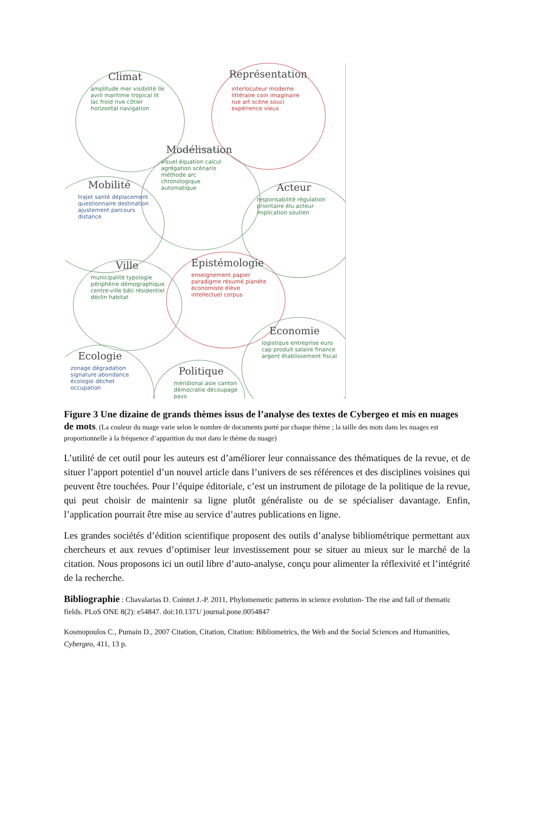Climat
amplitude mer visibilité île avril maritime tropical lit lac froid rive côtier horizontal navigation
Représentation
interlocuteur moderne littéraire coin imaginaire rue art scène souci expérience vieux
Modélisation
visuel équation calcul agrégation scénario méthode arc chronologique automatique
Mobilité
trajet santé déplacement questionnaire destination ajustement parcours distance
Acteur
responsabilité régulation prioritaire élu acteur implication soutien
Ville
municipalité typologie périphérie démographique centre-ville bâti résidentiel déclin habitat
Epistémologie
enseignement papier paradigme résumé planète économiste élève intellectuel corpus
Economie
logistique entreprise euro cap produit salaire finance argent établissement fiscal
Ecologie
zonage dégradation signature abondance écologie déchet occupation
Politique
méridional asie canton démocratie découpage pays
Figure 3 Une dizaine de grands thèmes issus de l’analyse des textes de Cybergeo et mis en nuages de mots. (La couleur du nuage varie selon le nombre de documents porté par chaque thème ; la taille des mots dans les nuages est proportionnelle à la fréquence d’apparition du mot dans le thème du nuage)
L’utilité de cet outil pour les auteurs est d’améliorer leur connaissance des thématiques de la revue, et de situer l’apport potentiel d’un nouvel article dans l’univers de ses références et des disciplines voisines qui peuvent être touchées. Pour l’équipe éditoriale, c’est un instrument de pilotage de la politique de la revue, qui peut choisir de maintenir sa ligne plutôt généraliste ou de se spécialiser davantage. Enfin, l’application pourrait être mise au service d’autres publications en ligne.
Les grandes sociétés d’édition scientifique proposent des outils d’analyse bibliométrique permettant aux chercheurs et aux revues d’optimiser leur investissement pour se situer au mieux sur le marché de la citation. Nous proposons ici un outil libre d’auto-analyse, conçu pour alimenter la réflexivité et l’intégrité de la recherche.
Bibliographie : Chavalarias D. Cointet J.-P. 2011, Phylomemetic patterns in science evolution- The rise and fall of thematic fields. PLoS ONE 8(2): e54847. doi:10.1371/ journal.pone.0054847
Kosmopoulos C., Pumain D., 2007 Citation, Citation, Citation: Bibliometrics, the Web and the Social Sciences and Humanities, Cybergeo, 411, 13 p.